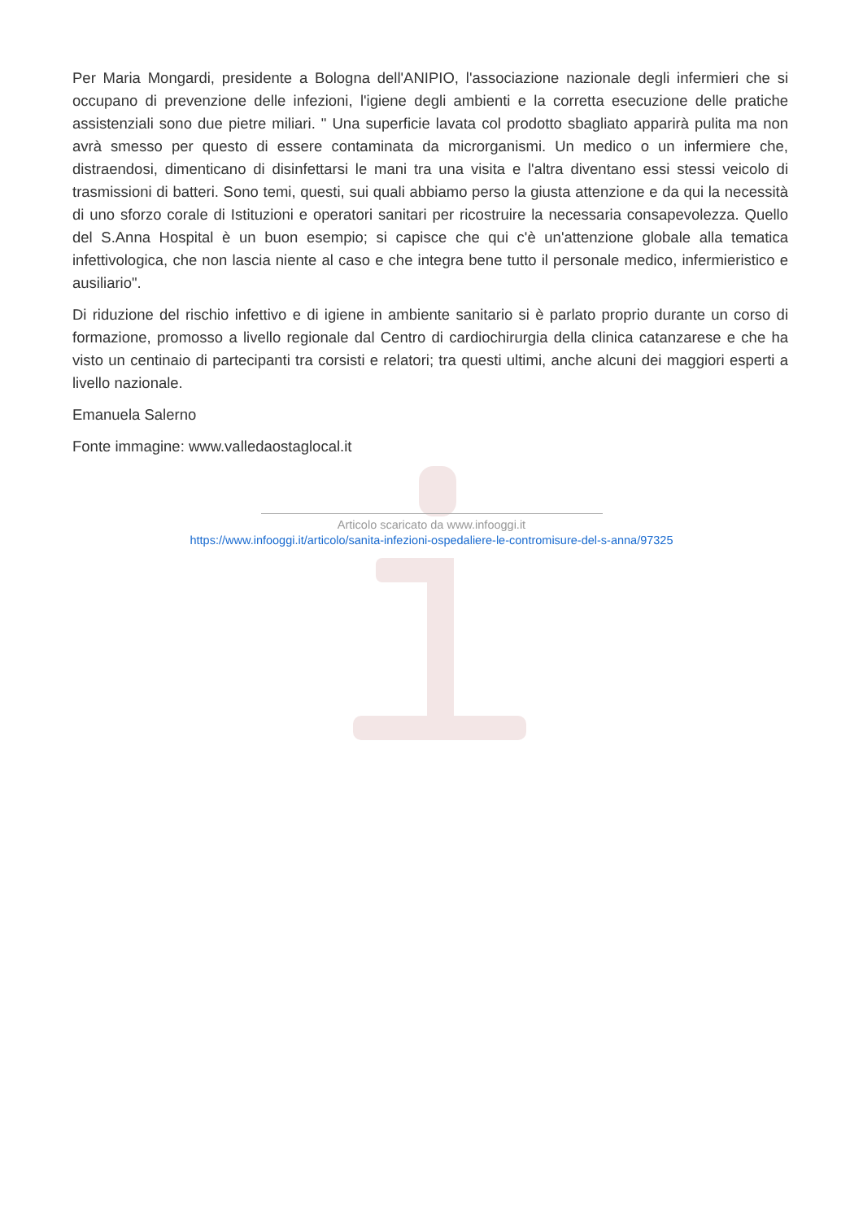Per Maria Mongardi, presidente a Bologna dell'ANIPIO, l'associazione nazionale degli infermieri che si occupano di prevenzione delle infezioni, l'igiene degli ambienti e la corretta esecuzione delle pratiche assistenziali sono due pietre miliari. " Una superficie lavata col prodotto sbagliato apparirà pulita ma non avrà smesso per questo di essere contaminata da microrganismi. Un medico o un infermiere che, distraendosi, dimenticano di disinfettarsi le mani tra una visita e l'altra diventano essi stessi veicolo di trasmissioni di batteri. Sono temi, questi, sui quali abbiamo perso la giusta attenzione e da qui la necessità di uno sforzo corale di Istituzioni e operatori sanitari per ricostruire la necessaria consapevolezza. Quello del S.Anna Hospital è un buon esempio; si capisce che qui c'è un'attenzione globale alla tematica infettivologica, che non lascia niente al caso e che integra bene tutto il personale medico, infermieristico e ausiliario".
Di riduzione del rischio infettivo e di igiene in ambiente sanitario si è parlato proprio durante un corso di formazione, promosso a livello regionale dal Centro di cardiochirurgia della clinica catanzarese e che ha visto un centinaio di partecipanti tra corsisti e relatori; tra questi ultimi, anche alcuni dei maggiori esperti a livello nazionale.
Emanuela Salerno
Fonte immagine: www.valledaostaglocal.it
Articolo scaricato da www.infooggi.it
https://www.infooggi.it/articolo/sanita-infezioni-ospedaliere-le-contromisure-del-s-anna/97325